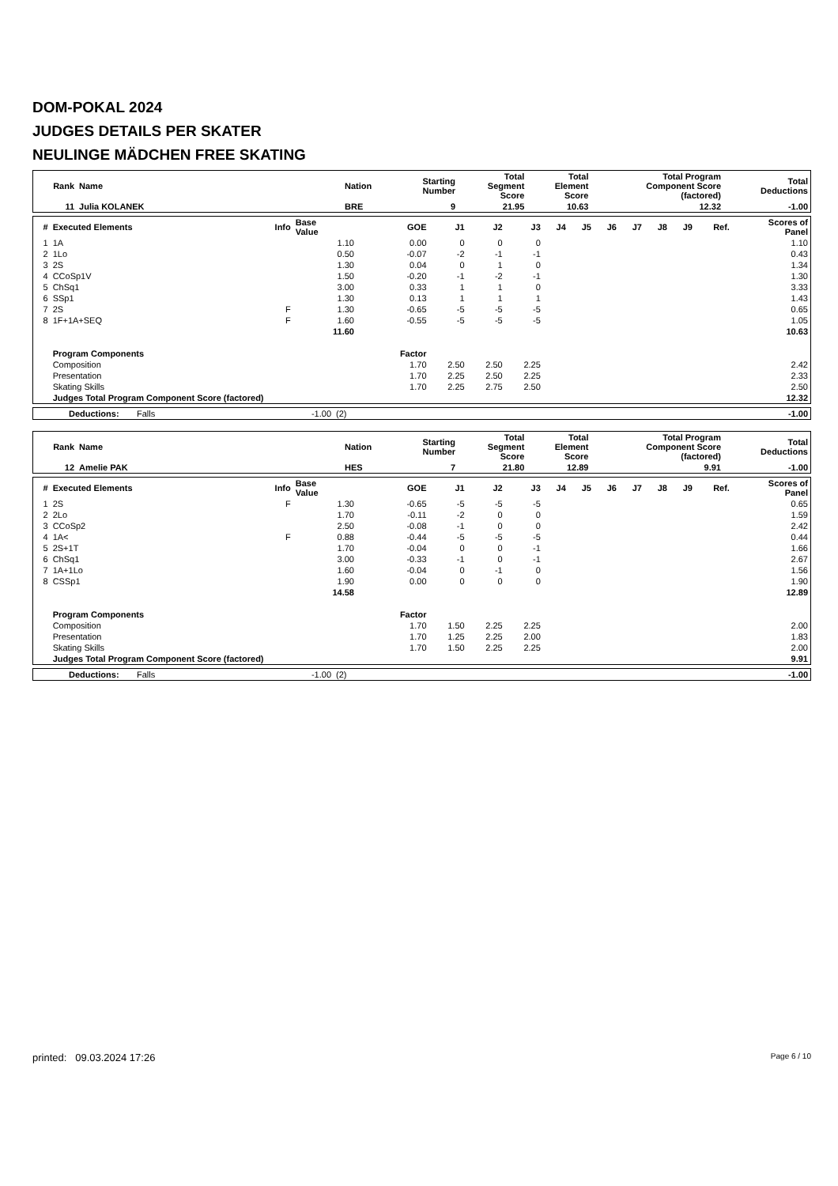DOM-POKAL 2024
JUDGES DETAILS PER SKATER
NEULINGE MÄDCHEN FREE SKATING
| Rank | Name | Nation | Starting Number | Total Segment Score | Total Element Score | Total Program Component Score (factored) | Total Deductions |
| --- | --- | --- | --- | --- | --- | --- | --- |
| 11 | Julia KOLANEK | BRE | 9 | 21.95 | 10.63 | 12.32 | -1.00 |
| # | Executed Elements | Info | Base Value | GOE | J1 | J2 | J3 | J4 | J5 | J6 | J7 | J8 | J9 | Ref. | Scores of Panel |
| --- | --- | --- | --- | --- | --- | --- | --- | --- | --- | --- | --- | --- | --- | --- | --- |
| 1 | 1A | | 1.10 | 0.00 | 0 | 0 | 0 | | | | | | | | 1.10 |
| 2 | 1Lo | | 0.50 | -0.07 | -2 | -1 | -1 | | | | | | | | 0.43 |
| 3 | 2S | | 1.30 | 0.04 | 0 | 1 | 0 | | | | | | | | 1.34 |
| 4 | CCoSp1V | | 1.50 | -0.20 | -1 | -2 | -1 | | | | | | | | 1.30 |
| 5 | ChSq1 | | 3.00 | 0.33 | 1 | 1 | 0 | | | | | | | | 3.33 |
| 6 | SSp1 | | 1.30 | 0.13 | 1 | 1 | 1 | | | | | | | | 1.43 |
| 7 | 2S | F | 1.30 | -0.65 | -5 | -5 | -5 | | | | | | | | 0.65 |
| 8 | 1F+1A+SEQ | F | 1.60 | -0.55 | -5 | -5 | -5 | | | | | | | | 1.05 |
| | | | 11.60 | | | | | | | | | | | | 10.63 |
| | Program Components | | | Factor | | | | | | | | | | | |
| | Composition | | | 1.70 | 2.50 | 2.50 | 2.25 | | | | | | | | 2.42 |
| | Presentation | | | 1.70 | 2.25 | 2.50 | 2.25 | | | | | | | | 2.33 |
| | Skating Skills | | | 1.70 | 2.25 | 2.75 | 2.50 | | | | | | | | 2.50 |
| | Judges Total Program Component Score (factored) | | | | | | | | | | | | | | 12.32 |
| Deductions: | Falls | -1.00 | (2) | -1.00 |
| Rank | Name | Nation | Starting Number | Total Segment Score | Total Element Score | Total Program Component Score (factored) | Total Deductions |
| --- | --- | --- | --- | --- | --- | --- | --- |
| 12 | Amelie PAK | HES | 7 | 21.80 | 12.89 | 9.91 | -1.00 |
| # | Executed Elements | Info | Base Value | GOE | J1 | J2 | J3 | J4 | J5 | J6 | J7 | J8 | J9 | Ref. | Scores of Panel |
| --- | --- | --- | --- | --- | --- | --- | --- | --- | --- | --- | --- | --- | --- | --- | --- |
| 1 | 2S | F | 1.30 | -0.65 | -5 | -5 | -5 | | | | | | | | 0.65 |
| 2 | 2Lo | | 1.70 | -0.11 | -2 | 0 | 0 | | | | | | | | 1.59 |
| 3 | CCoSp2 | | 2.50 | -0.08 | -1 | 0 | 0 | | | | | | | | 2.42 |
| 4 | 1A< | F | 0.88 | -0.44 | -5 | -5 | -5 | | | | | | | | 0.44 |
| 5 | 2S+1T | | 1.70 | -0.04 | 0 | 0 | -1 | | | | | | | | 1.66 |
| 6 | ChSq1 | | 3.00 | -0.33 | -1 | 0 | -1 | | | | | | | | 2.67 |
| 7 | 1A+1Lo | | 1.60 | -0.04 | 0 | -1 | 0 | | | | | | | | 1.56 |
| 8 | CSSp1 | | 1.90 | 0.00 | 0 | 0 | 0 | | | | | | | | 1.90 |
| | | | 14.58 | | | | | | | | | | | | 12.89 |
| | Program Components | | | Factor | | | | | | | | | | | |
| | Composition | | | 1.70 | 1.50 | 2.25 | 2.25 | | | | | | | | 2.00 |
| | Presentation | | | 1.70 | 1.25 | 2.25 | 2.00 | | | | | | | | 1.83 |
| | Skating Skills | | | 1.70 | 1.50 | 2.25 | 2.25 | | | | | | | | 2.00 |
| | Judges Total Program Component Score (factored) | | | | | | | | | | | | | | 9.91 |
| Deductions: | Falls | -1.00 | (2) | -1.00 |
printed: 09.03.2024 17:26 Page 6 / 10